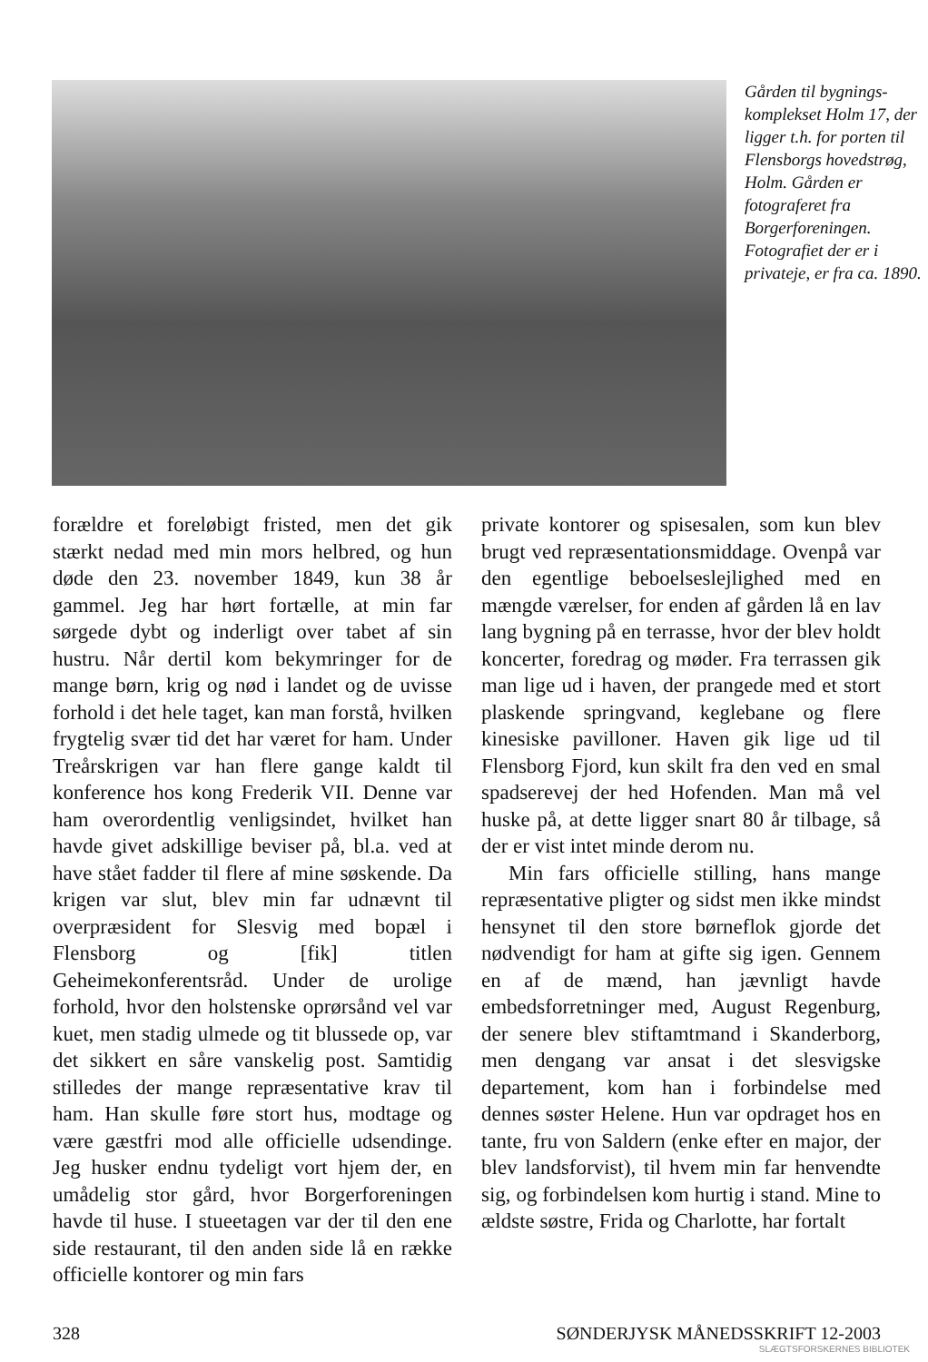Gården til bygnings-komplekset Holm 17, der ligger t.h. for porten til Flensborgs hovedstrøg, Holm. Gården er fotograferet fra Borgerforeningen. Fotografiet der er i privateje, er fra ca. 1890.
forældre et foreløbigt fristed, men det gik stærkt nedad med min mors helbred, og hun døde den 23. november 1849, kun 38 år gammel. Jeg har hørt fortælle, at min far sørgede dybt og inderligt over tabet af sin hustru. Når dertil kom bekymringer for de mange børn, krig og nød i landet og de uvisse forhold i det hele taget, kan man forstå, hvilken frygtelig svær tid det har været for ham. Under Treårskrigen var han flere gange kaldt til konference hos kong Frederik VII. Denne var ham overordentlig venligsindet, hvilket han havde givet adskillige beviser på, bl.a. ved at have stået fadder til flere af mine søskende. Da krigen var slut, blev min far udnævnt til overpræsident for Slesvig med bopæl i Flensborg og [fik] titlen Geheimekonferentsråd. Under de urolige forhold, hvor den holstenske oprørsånd vel var kuet, men stadig ulmede og tit blussede op, var det sikkert en såre vanskelig post. Samtidig stilledes der mange repræsentative krav til ham. Han skulle føre stort hus, modtage og være gæstfri mod alle officielle udsendinge. Jeg husker endnu tydeligt vort hjem der, en umådelig stor gård, hvor Borgerforeningen havde til huse. I stueetagen var der til den ene side restaurant, til den anden side lå en række officielle kontorer og min fars
private kontorer og spisesalen, som kun blev brugt ved repræsentationsmiddage. Ovenpå var den egentlige beboelseslejlighed med en mængde værelser, for enden af gården lå en lav lang bygning på en terrasse, hvor der blev holdt koncerter, foredrag og møder. Fra terrassen gik man lige ud i haven, der prangede med et stort plaskende springvand, keglebane og flere kinesiske pavilloner. Haven gik lige ud til Flensborg Fjord, kun skilt fra den ved en smal spadserevej der hed Hofenden. Man må vel huske på, at dette ligger snart 80 år tilbage, så der er vist intet minde derom nu.
Min fars officielle stilling, hans mange repræsentative pligter og sidst men ikke mindst hensynet til den store børneflok gjorde det nødvendigt for ham at gifte sig igen. Gennem en af de mænd, han jævnligt havde embedsforretninger med, August Regenburg, der senere blev stiftamtmand i Skanderborg, men dengang var ansat i det slesvigske departement, kom han i forbindelse med dennes søster Helene. Hun var opdraget hos en tante, fru von Saldern (enke efter en major, der blev landsforvist), til hvem min far henvendte sig, og forbindelsen kom hurtig i stand. Mine to ældste søstre, Frida og Charlotte, har fortalt
328 SØNDERJYSK MÅNEDSSKRIFT 12-2003
SLÆGTSFORSKERNES BIBLIOTEK